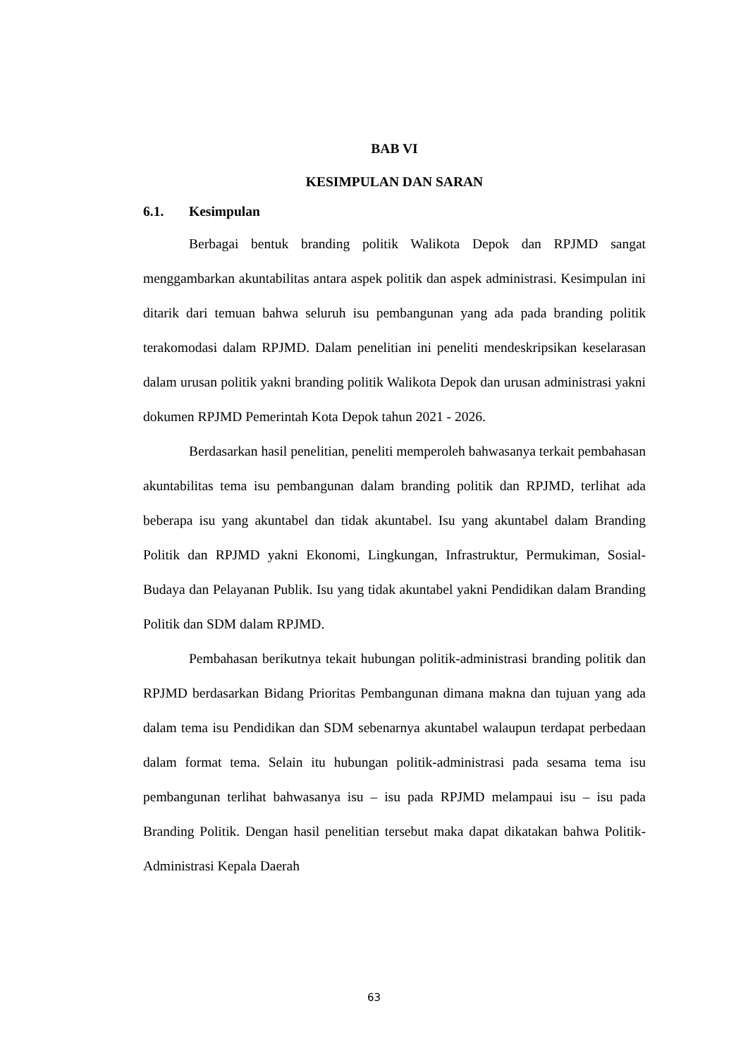BAB VI
KESIMPULAN DAN SARAN
6.1. Kesimpulan
Berbagai bentuk branding politik Walikota Depok dan RPJMD sangat menggambarkan akuntabilitas antara aspek politik dan aspek administrasi. Kesimpulan ini ditarik dari temuan bahwa seluruh isu pembangunan yang ada pada branding politik terakomodasi dalam RPJMD. Dalam penelitian ini peneliti mendeskripsikan keselarasan dalam urusan politik yakni branding politik Walikota Depok dan urusan administrasi yakni dokumen RPJMD Pemerintah Kota Depok tahun 2021 - 2026.
Berdasarkan hasil penelitian, peneliti memperoleh bahwasanya terkait pembahasan akuntabilitas tema isu pembangunan dalam branding politik dan RPJMD, terlihat ada beberapa isu yang akuntabel dan tidak akuntabel. Isu yang akuntabel dalam Branding Politik dan RPJMD yakni Ekonomi, Lingkungan, Infrastruktur, Permukiman, Sosial-Budaya dan Pelayanan Publik. Isu yang tidak akuntabel yakni Pendidikan dalam Branding Politik dan SDM dalam RPJMD.
Pembahasan berikutnya tekait hubungan politik-administrasi branding politik dan RPJMD berdasarkan Bidang Prioritas Pembangunan dimana makna dan tujuan yang ada dalam tema isu Pendidikan dan SDM sebenarnya akuntabel walaupun terdapat perbedaan dalam format tema. Selain itu hubungan politik-administrasi pada sesama tema isu pembangunan terlihat bahwasanya isu – isu pada RPJMD melampaui isu – isu pada Branding Politik. Dengan hasil penelitian tersebut maka dapat dikatakan bahwa Politik-Administrasi Kepala Daerah
63